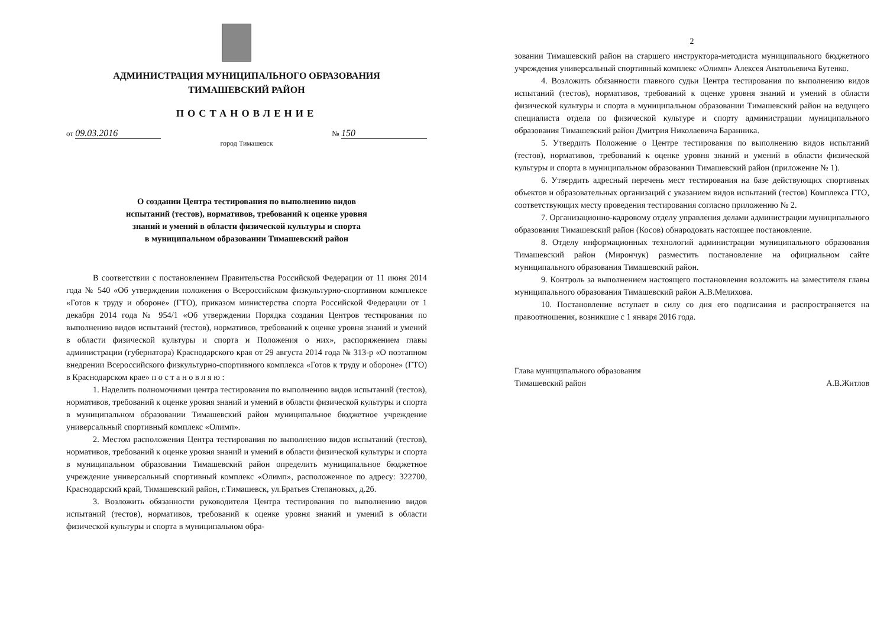АДМИНИСТРАЦИЯ МУНИЦИПАЛЬНОГО ОБРАЗОВАНИЯ
ТИМАШЕВСКИЙ РАЙОН
ПОСТАНОВЛЕНИЕ
от 09.03.2016 № 150
город Тимашевск
О создании Центра тестирования по выполнению видов
испытаний (тестов), нормативов, требований к оценке уровня
знаний и умений в области физической культуры и спорта
в муниципальном образовании Тимашевский район
В соответствии с постановлением Правительства Российской Федерации от 11 июня 2014 года № 540 «Об утверждении положения о Всероссийском физкультурно-спортивном комплексе «Готов к труду и обороне» (ГТО), приказом министерства спорта Российской Федерации от 1 декабря 2014 года № 954/1 «Об утверждении Порядка создания Центров тестирования по выполнению видов испытаний (тестов), нормативов, требований к оценке уровня знаний и умений в области физической культуры и спорта и Положения о них», распоряжением главы администрации (губернатора) Краснодарского края от 29 августа 2014 года № 313-р «О поэтапном внедрении Всероссийского физкультурно-спортивного комплекса «Готов к труду и обороне» (ГТО) в Краснодарском крае» п о с т а н о в л я ю :
1. Наделить полномочиями центра тестирования по выполнению видов испытаний (тестов), нормативов, требований к оценке уровня знаний и умений в области физической культуры и спорта в муниципальном образовании Тимашевский район муниципальное бюджетное учреждение универсальный спортивный комплекс «Олимп».
2. Местом расположения Центра тестирования по выполнению видов испытаний (тестов), нормативов, требований к оценке уровня знаний и умений в области физической культуры и спорта в муниципальном образовании Тимашевский район определить муниципальное бюджетное учреждение универсальный спортивный комплекс «Олимп», расположенное по адресу: 322700, Краснодарский край, Тимашевский район, г.Тимашевск, ул.Братьев Степановых, д.2б.
3. Возложить обязанности руководителя Центра тестирования по выполнению видов испытаний (тестов), нормативов, требований к оценке уровня знаний и умений в области физической культуры и спорта в муниципальном обра-
2
зовании Тимашевский район на старшего инструктора-методиста муниципального бюджетного учреждения универсальный спортивный комплекс «Олимп» Алексея Анатольевича Бутенко.
4. Возложить обязанности главного судьи Центра тестирования по выполнению видов испытаний (тестов), нормативов, требований к оценке уровня знаний и умений в области физической культуры и спорта в муниципальном образовании Тимашевский район на ведущего специалиста отдела по физической культуре и спорту администрации муниципального образования Тимашевский район Дмитрия Николаевича Баранника.
5. Утвердить Положение о Центре тестирования по выполнению видов испытаний (тестов), нормативов, требований к оценке уровня знаний и умений в области физической культуры и спорта в муниципальном образовании Тимашевский район (приложение № 1).
6. Утвердить адресный перечень мест тестирования на базе действующих спортивных объектов и образовательных организаций с указанием видов испытаний (тестов) Комплекса ГТО, соответствующих месту проведения тестирования согласно приложению № 2.
7. Организационно-кадровому отделу управления делами администрации муниципального образования Тимашевский район (Косов) обнародовать настоящее постановление.
8. Отделу информационных технологий администрации муниципального образования Тимашевский район (Мирончук) разместить постановление на официальном сайте муниципального образования Тимашевский район.
9. Контроль за выполнением настоящего постановления возложить на заместителя главы муниципального образования Тимашевский район А.В.Мелихова.
10. Постановление вступает в силу со дня его подписания и распространяется на правоотношения, возникшие с 1 января 2016 года.
Глава муниципального образования
Тимашевский район
А.В.Житлов